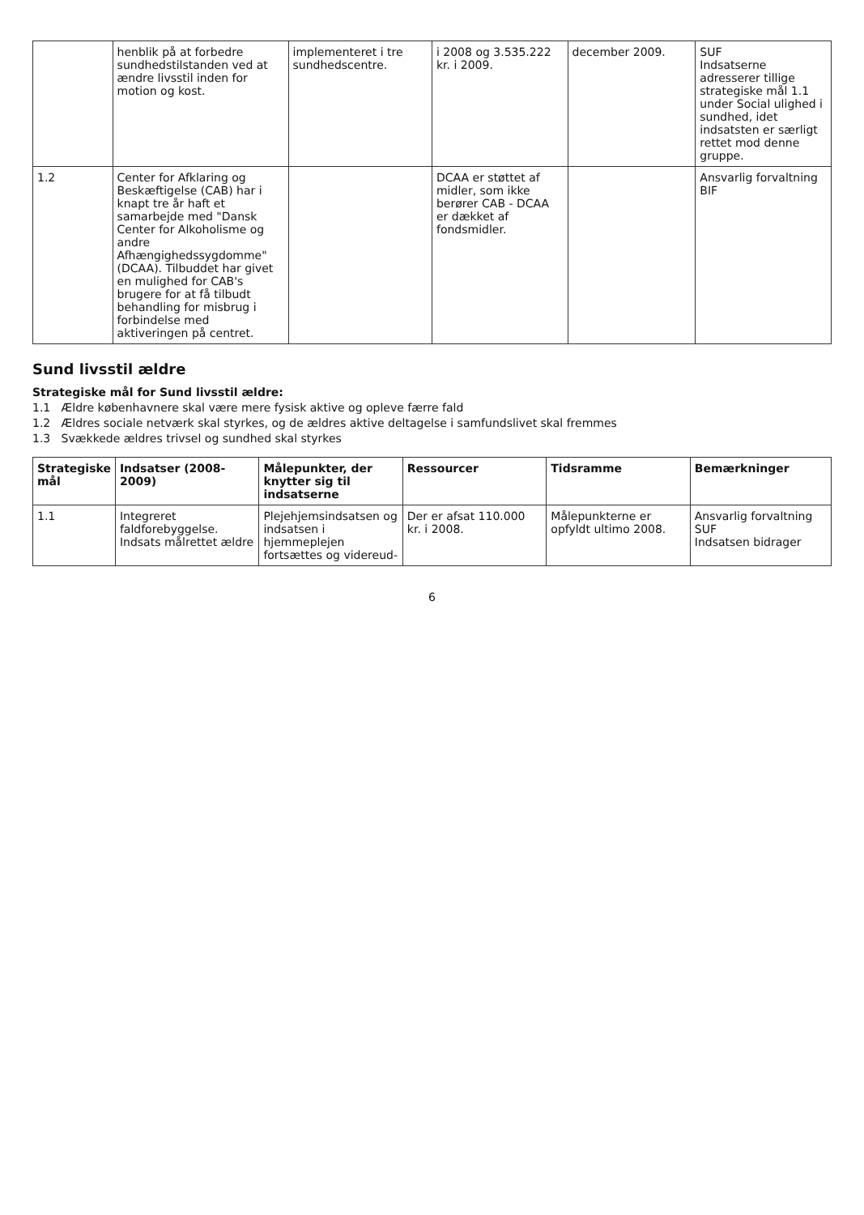| | henblik på at forbedre sundhedstilstanden ved at ændre livsstil inden for motion og kost. | implementeret i tre sundhedscentre. | i 2008 og 3.535.222 kr. i 2009. | december 2009. | SUF Indsatserne adresserer tillige strategiske mål 1.1 under Social ulighed i sundhed, idet indsatsten er særligt rettet mod denne gruppe. |
| 1.2 | Center for Afklaring og Beskæftigelse (CAB) har i knapt tre år haft et samarbejde med "Dansk Center for Alkoholisme og andre Afhængighedssygdomme" (DCAA). Tilbuddet har givet en mulighed for CAB's brugere for at få tilbudt behandling for misbrug i forbindelse med aktiveringen på centret. | | DCAA er støttet af midler, som ikke berører CAB - DCAA er dækket af fondsmidler. | | Ansvarlig forvaltning BIF |
Sund livsstil ældre
Strategiske mål for Sund livsstil ældre:
1.1 Ældre københavnere skal være mere fysisk aktive og opleve færre fald
1.2 Ældres sociale netværk skal styrkes, og de ældres aktive deltagelse i samfundslivet skal fremmes
1.3 Svækkede ældres trivsel og sundhed skal styrkes
| Strategiske mål | Indsatser (2008-2009) | Målepunkter, der knytter sig til indsatserne | Ressourcer | Tidsramme | Bemærkninger |
| --- | --- | --- | --- | --- | --- |
| 1.1 | Integreret faldforebyggelse. Indsats målrettet ældre | Plejehjemsindsatsen og indsatsen i hjemmeplejen fortsættes og videreud- | Der er afsat 110.000 kr. i 2008. | Målepunkterne er opfyldt ultimo 2008. | Ansvarlig forvaltning SUF Indsatsen bidrager |
6